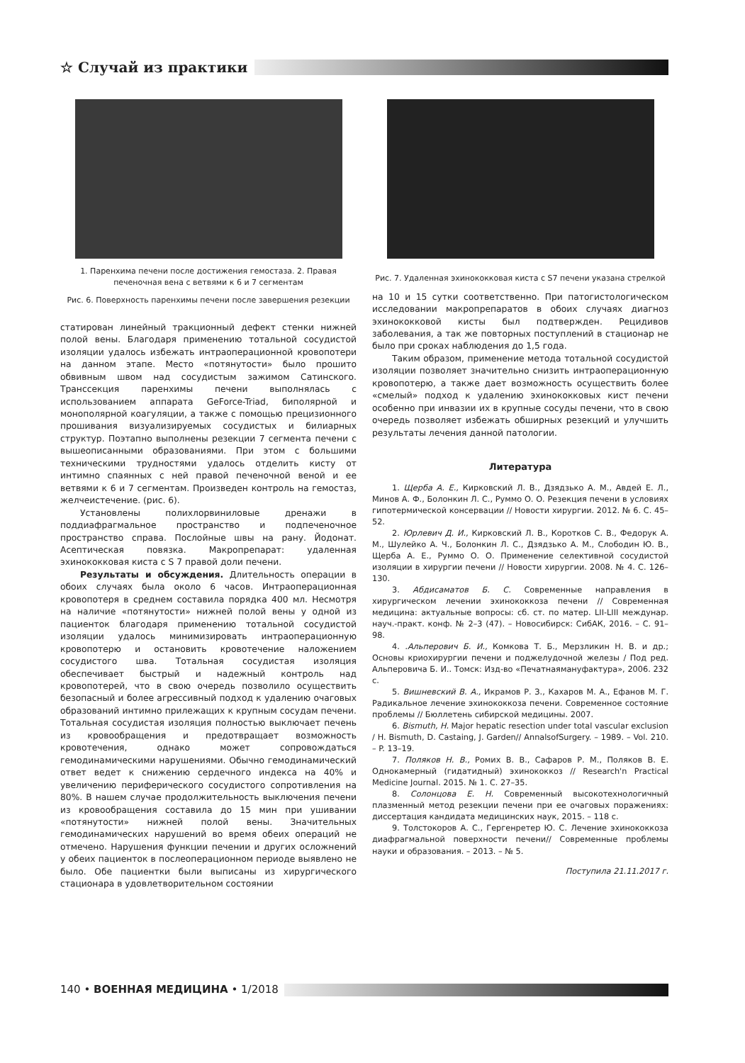☆ Случай из практики
1. Паренхима печени после достижения гемостаза. 2. Правая печеночная вена с ветвями к 6 и 7 сегментам
Рис. 6. Поверхность паренхимы печени после завершения резекции
статирован линейный тракционный дефект стенки нижней полой вены. Благодаря применению тотальной сосудистой изоляции удалось избежать интраоперационной кровопотери на данном этапе. Место «потянутости» было прошито обвивным швом над сосудистым зажимом Сатинского. Транссекция паренхимы печени выполнялась с использованием аппарата GeForce-Triad, биполярной и монополярной коагуляции, а также с помощью прецизионного прошивания визуализируемых сосудистых и билиарных структур. Поэтапно выполнены резекции 7 сегмента печени с вышеописанными образованиями. При этом с большими техническими трудностями удалось отделить кисту от интимно спаянных с ней правой печеночной веной и ее ветвями к 6 и 7 сегментам. Произведен контроль на гемостаз, желчеистечение. (рис. 6).
Установлены полихлорвиниловые дренажи в поддиафрагмальное пространство и подпеченочное пространство справа. Послойные швы на рану. Йодонат. Асептическая повязка. Макропрепарат: удаленная эхинококковая киста с S 7 правой доли печени.
Результаты и обсуждения. Длительность операции в обоих случаях была около 6 часов. Интраоперационная кровопотеря в среднем составила порядка 400 мл. Несмотря на наличие «потянутости» нижней полой вены у одной из пациенток благодаря применению тотальной сосудистой изоляции удалось минимизировать интраоперационную кровопотерю и остановить кровотечение наложением сосудистого шва. Тотальная сосудистая изоляция обеспечивает быстрый и надежный контроль над кровопотерей, что в свою очередь позволило осуществить безопасный и более агрессивный подход к удалению очаговых образований интимно прилежащих к крупным сосудам печени. Тотальная сосудистая изоляция полностью выключает печень из кровообращения и предотвращает возможность кровотечения, однако может сопровождаться гемодинамическими нарушениями. Обычно гемодинамический ответ ведет к снижению сердечного индекса на 40% и увеличению периферического сосудистого сопротивления на 80%. В нашем случае продолжительность выключения печени из кровообращения составила до 15 мин при ушивании «потянутости» нижней полой вены. Значительных гемодинамических нарушений во время обеих операций не отмечено. Нарушения функции печении и других осложнений у обеих пациенток в послеоперационном периоде выявлено не было. Обе пациентки были выписаны из хирургического стационара в удовлетворительном состоянии
Рис. 7. Удаленная эхинококковая киста с S7 печени указана стрелкой
на 10 и 15 сутки соответственно. При патогистологическом исследовании макропрепаратов в обоих случаях диагноз эхинококковой кисты был подтвержден. Рецидивов заболевания, а так же повторных поступлений в стационар не было при сроках наблюдения до 1,5 года.
Таким образом, применение метода тотальной сосудистой изоляции позволяет значительно снизить интраоперационную кровопотерю, а также дает возможность осуществить более «смелый» подход к удалению эхинококковых кист печени особенно при инвазии их в крупные сосуды печени, что в свою очередь позволяет избежать обширных резекций и улучшить результаты лечения данной патологии.
Литература
1. Щерба А. Е., Кирковский Л. В., Дзядзько А. М., Авдей Е. Л., Минов А. Ф., Болонкин Л. С., Руммо О. О. Резекция печени в условиях гипотермической консервации // Новости хирургии. 2012. № 6. С. 45–52.
2. Юрлевич Д. И., Кирковский Л. В., Коротков С. В., Федорук А. М., Шулейко А. Ч., Болонкин Л. С., Дзядзько А. М., Слободин Ю. В., Щерба А. Е., Руммо О. О. Применение селективной сосудистой изоляции в хирургии печени // Новости хирургии. 2008. № 4. С. 126–130.
3. Абдисаматов Б. С. Современные направления в хирургическом лечении эхинококкоза печени // Современная медицина: актуальные вопросы: сб. ст. по матер. LII-LIII междунар. науч.-практ. конф. № 2–3 (47). – Новосибирск: СибАК, 2016. – С. 91–98.
4. .Альперович Б. И., Комкова Т. Б., Мерзликин Н. В. и др.; Основы криохирургии печени и поджелудочной железы / Под ред. Альперовича Б. И.. Томск: Изд-во «Печатнаямануфактура», 2006. 232 с.
5. Вишневский В. А., Икрамов Р. З., Кахаров М. А., Ефанов М. Г. Радикальное лечение эхинококкоза печени. Современное состояние проблемы // Бюллетень сибирской медицины. 2007.
6. Bismuth, H. Major hepatic resection under total vascular exclusion / H. Bismuth, D. Castaing, J. Garden// AnnalsofSurgery. – 1989. – Vol. 210. – P. 13–19.
7. Поляков Н. В., Ромих В. В., Сафаров Р. М., Поляков В. Е. Однокамерный (гидатидный) эхинококкоз // Research'n Practical Medicine Journal. 2015. № 1. С. 27–35.
8. Солонцова Е. Н. Современный высокотехнологичный плазменный метод резекции печени при ее очаговых поражениях: диссертация кандидата медицинских наук, 2015. – 118 с.
9. Толстокоров А. С., Гергенретер Ю. С. Лечение эхинококкоза диафрагмальной поверхности печени// Современные проблемы науки и образования. – 2013. – № 5.
Поступила 21.11.2017 г.
140 • ВОЕННАЯ МЕДИЦИНА • 1/2018